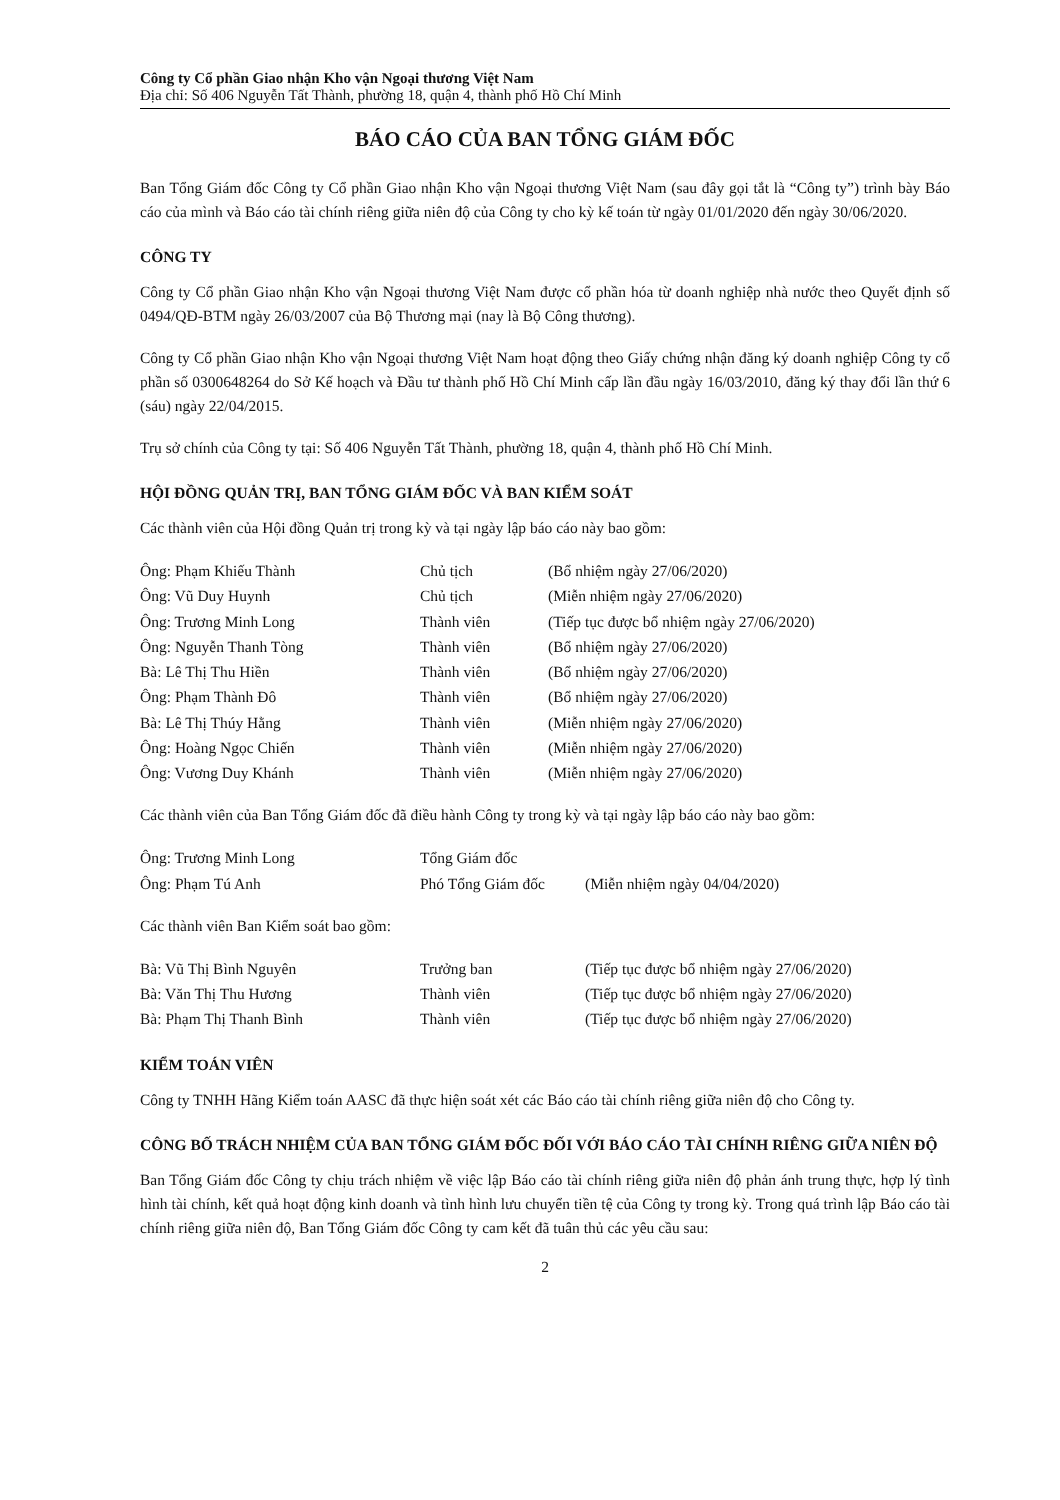Công ty Cổ phần Giao nhận Kho vận Ngoại thương Việt Nam
Địa chỉ: Số 406 Nguyễn Tất Thành, phường 18, quận 4, thành phố Hồ Chí Minh
BÁO CÁO CỦA BAN TỔNG GIÁM ĐỐC
Ban Tổng Giám đốc Công ty Cổ phần Giao nhận Kho vận Ngoại thương Việt Nam (sau đây gọi tắt là “Công ty”) trình bày Báo cáo của mình và Báo cáo tài chính riêng giữa niên độ của Công ty cho kỳ kế toán từ ngày 01/01/2020 đến ngày 30/06/2020.
CÔNG TY
Công ty Cổ phần Giao nhận Kho vận Ngoại thương Việt Nam được cổ phần hóa từ doanh nghiệp nhà nước theo Quyết định số 0494/QĐ-BTM ngày 26/03/2007 của Bộ Thương mại (nay là Bộ Công thương).
Công ty Cổ phần Giao nhận Kho vận Ngoại thương Việt Nam hoạt động theo Giấy chứng nhận đăng ký doanh nghiệp Công ty cổ phần số 0300648264 do Sở Kế hoạch và Đầu tư thành phố Hồ Chí Minh cấp lần đầu ngày 16/03/2010, đăng ký thay đổi lần thứ 6 (sáu) ngày 22/04/2015.
Trụ sở chính của Công ty tại: Số 406 Nguyễn Tất Thành, phường 18, quận 4, thành phố Hồ Chí Minh.
HỘI ĐỒNG QUẢN TRỊ, BAN TỔNG GIÁM ĐỐC VÀ BAN KIỂM SOÁT
Các thành viên của Hội đồng Quản trị trong kỳ và tại ngày lập báo cáo này bao gồm:
| Ông: Phạm Khiếu Thành | Chủ tịch | (Bổ nhiệm ngày 27/06/2020) |
| Ông: Vũ Duy Huynh | Chủ tịch | (Miễn nhiệm ngày 27/06/2020) |
| Ông: Trương Minh Long | Thành viên | (Tiếp tục được bổ nhiệm ngày 27/06/2020) |
| Ông: Nguyễn Thanh Tòng | Thành viên | (Bổ nhiệm ngày 27/06/2020) |
| Bà: Lê Thị Thu Hiền | Thành viên | (Bổ nhiệm ngày 27/06/2020) |
| Ông: Phạm Thành Đô | Thành viên | (Bổ nhiệm ngày 27/06/2020) |
| Bà: Lê Thị Thúy Hằng | Thành viên | (Miễn nhiệm ngày 27/06/2020) |
| Ông: Hoàng Ngọc Chiến | Thành viên | (Miễn nhiệm ngày 27/06/2020) |
| Ông: Vương Duy Khánh | Thành viên | (Miễn nhiệm ngày 27/06/2020) |
Các thành viên của Ban Tổng Giám đốc đã điều hành Công ty trong kỳ và tại ngày lập báo cáo này bao gồm:
| Ông: Trương Minh Long | Tổng Giám đốc | |
| Ông: Phạm Tú Anh | Phó Tổng Giám đốc | (Miễn nhiệm ngày 04/04/2020) |
Các thành viên Ban Kiểm soát bao gồm:
| Bà: Vũ Thị Bình Nguyên | Trưởng ban | (Tiếp tục được bổ nhiệm ngày 27/06/2020) |
| Bà: Văn Thị Thu Hương | Thành viên | (Tiếp tục được bổ nhiệm ngày 27/06/2020) |
| Bà: Phạm Thị Thanh Bình | Thành viên | (Tiếp tục được bổ nhiệm ngày 27/06/2020) |
KIỂM TOÁN VIÊN
Công ty TNHH Hãng Kiểm toán AASC đã thực hiện soát xét các Báo cáo tài chính riêng giữa niên độ cho Công ty.
CÔNG BỐ TRÁCH NHIỆM CỦA BAN TỔNG GIÁM ĐỐC ĐỐI VỚI BÁO CÁO TÀI CHÍNH RIÊNG GIỮA NIÊN ĐỘ
Ban Tổng Giám đốc Công ty chịu trách nhiệm về việc lập Báo cáo tài chính riêng giữa niên độ phản ánh trung thực, hợp lý tình hình tài chính, kết quả hoạt động kinh doanh và tình hình lưu chuyển tiền tệ của Công ty trong kỳ. Trong quá trình lập Báo cáo tài chính riêng giữa niên độ, Ban Tổng Giám đốc Công ty cam kết đã tuân thủ các yêu cầu sau:
2